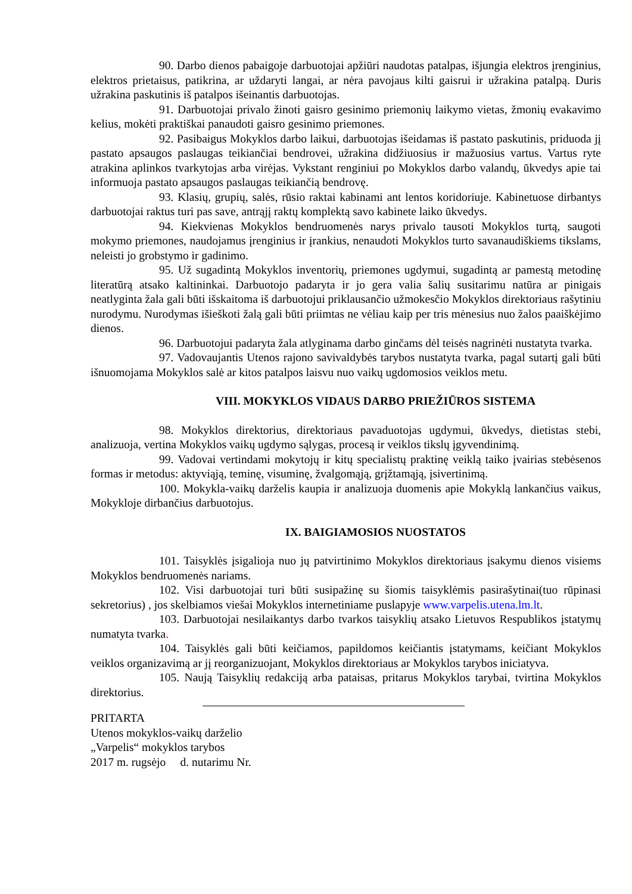90. Darbo dienos pabaigoje darbuotojai apžiūri naudotas patalpas, išjungia elektros įrenginius, elektros prietaisus, patikrina, ar uždaryti langai, ar nėra pavojaus kilti gaisrui ir užrakina patalpą. Duris užrakina paskutinis iš patalpos išeinantis darbuotojas.
91. Darbuotojai privalo žinoti gaisro gesinimo priemonių laikymo vietas, žmonių evakavimo kelius, mokėti praktiškai panaudoti gaisro gesinimo priemones.
92. Pasibaigus Mokyklos darbo laikui, darbuotojas išeidamas iš pastato paskutinis, priduoda jį pastato apsaugos paslaugas teikiančiai bendrovei, užrakina didžiuosius ir mažuosius vartus. Vartus ryte atrakina aplinkos tvarkytojas arba virėjas. Vykstant renginiui po Mokyklos darbo valandų, ūkvedys apie tai informuoja pastato apsaugos paslaugas teikiančią bendrovę.
93. Klasių, grupių, salės, rūsio raktai kabinami ant lentos koridoriuje. Kabinetuose dirbantys darbuotojai raktus turi pas save, antrąjį raktų komplektą savo kabinete laiko ūkvedys.
94. Kiekvienas Mokyklos bendruomenės narys privalo tausoti Mokyklos turtą, saugoti mokymo priemones, naudojamus įrenginius ir įrankius, nenaudoti Mokyklos turto savanaudiškiems tikslams, neleisti jo grobstymo ir gadinimo.
95. Už sugadintą Mokyklos inventorių, priemones ugdymui, sugadintą ar pamestą metodinę literatūrą atsako kaltininkai. Darbuotojo padaryta ir jo gera valia šalių susitarimu natūra ar pinigais neatlyginta žala gali būti išskaitoma iš darbuotojui priklausančio užmokesčio Mokyklos direktoriaus rašytiniu nurodymu. Nurodymas išieškoti žalą gali būti priimtas ne vėliau kaip per tris mėnesius nuo žalos paaiškėjimo dienos.
96. Darbuotojui padaryta žala atlyginama darbo ginčams dėl teisės nagrinėti nustatyta tvarka.
97. Vadovaujantis Utenos rajono savivaldybės tarybos nustatyta tvarka, pagal sutartį gali būti išnuomojama Mokyklos salė ar kitos patalpos laisvu nuo vaikų ugdomosios veiklos metu.
VIII. MOKYKLOS VIDAUS DARBO PRIEŽIŪROS SISTEMA
98. Mokyklos direktorius, direktoriaus pavaduotojas ugdymui, ūkvedys, dietistas stebi, analizuoja, vertina Mokyklos vaikų ugdymo sąlygas, procesą ir veiklos tikslų įgyvendinimą.
99. Vadovai vertindami mokytojų ir kitų specialistų praktinę veiklą taiko įvairias stebėsenos formas ir metodus: aktyviąją, teminę, visuminę, žvalgomąją, grįžtamąją, įsivertinimą.
100. Mokykla-vaikų darželis kaupia ir analizuoja duomenis apie Mokyklą lankančius vaikus, Mokykloje dirbančius darbuotojus.
IX. BAIGIAMOSIOS NUOSTATOS
101. Taisyklės įsigalioja nuo jų patvirtinimo Mokyklos direktoriaus įsakymu dienos visiems Mokyklos bendruomenės nariams.
102. Visi darbuotojai turi būti susipažinę su šiomis taisyklėmis pasirašytinai(tuo rūpinasi sekretorius) , jos skelbiamos viešai Mokyklos internetiniame puslapyje www.varpelis.utena.lm.lt.
103. Darbuotojai nesilaikantys darbo tvarkos taisyklių atsako Lietuvos Respublikos įstatymų numatyta tvarka.
104. Taisyklės gali būti keičiamos, papildomos keičiantis įstatymams, keičiant Mokyklos veiklos organizavimą ar jį reorganizuojant, Mokyklos direktoriaus ar Mokyklos tarybos iniciatyva.
105. Naują Taisyklių redakciją arba pataisas, pritarus Mokyklos tarybai, tvirtina Mokyklos direktorius.
PRITARTA
Utenos mokyklos-vaikų darželio
„Varpelis“ mokyklos tarybos
2017 m. rugsėjo d. nutarimu Nr.